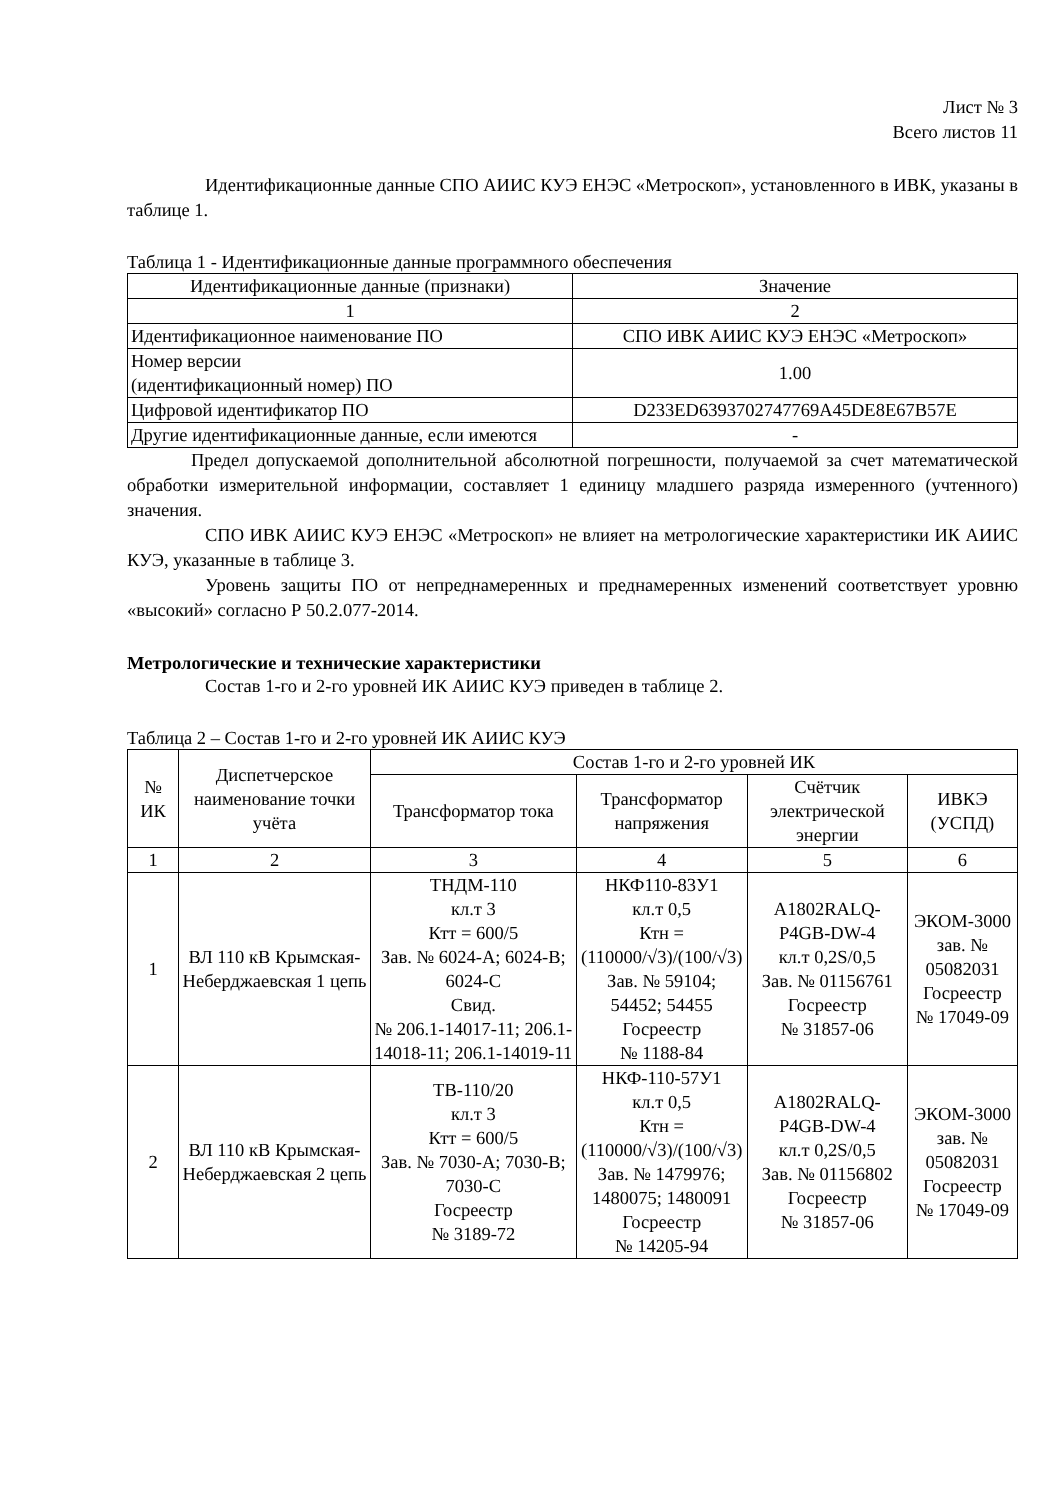Лист № 3
Всего листов 11
Идентификационные данные СПО АИИС КУЭ ЕНЭС «Метроскоп», установленного в ИВК, указаны в таблице 1.
Таблица 1 - Идентификационные данные программного обеспечения
| Идентификационные данные (признаки) | Значение |
| 1 | 2 |
| Идентификационное наименование ПО | СПО ИВК АИИС КУЭ ЕНЭС «Метроскоп» |
| Номер версии (идентификационный номер) ПО | 1.00 |
| Цифровой идентификатор ПО | D233ED6393702747769A45DE8E67B57E |
| Другие идентификационные данные, если имеются | - |
Предел допускаемой дополнительной абсолютной погрешности, получаемой за счет математической обработки измерительной информации, составляет 1 единицу младшего разряда измеренного (учтенного) значения.
СПО ИВК АИИС КУЭ ЕНЭС «Метроскоп» не влияет на метрологические характеристики ИК АИИС КУЭ, указанные в таблице 3.
Уровень защиты ПО от непреднамеренных и преднамеренных изменений соответствует уровню «высокий» согласно Р 50.2.077-2014.
Метрологические и технические характеристики
Состав 1-го и 2-го уровней ИК АИИС КУЭ приведен в таблице 2.
Таблица 2 – Состав 1-го и 2-го уровней ИК АИИС КУЭ
| № ИК | Диспетчерское наименование точки учёта | Состав 1-го и 2-го уровней ИК | | | |
| --- | --- | --- | --- | --- | --- |
| | | Трансформатор тока | Трансформатор напряжения | Счётчик электрической энергии | ИВКЭ (УСПД) |
| 1 | 2 | 3 | 4 | 5 | 6 |
| 1 | ВЛ 110 кВ Крымская-Неберджаевская 1 цепь | ТНДМ-110 кл.т 3 Ктт = 600/5 Зав. № 6024-А; 6024-В; 6024-С Свид. № 206.1-14017-11; 206.1-14018-11; 206.1-14019-11 | НКФ110-83У1 кл.т 0,5 Ктн = (110000/√3)/(100/√3) Зав. № 59104; 54452; 54455 Госреестр № 1188-84 | A1802RALQ-P4GB-DW-4 кл.т 0,2S/0,5 Зав. № 01156761 Госреестр № 31857-06 | ЭКОМ-3000 зав. № 05082031 Госреестр № 17049-09 |
| 2 | ВЛ 110 кВ Крымская-Неберджаевская 2 цепь | ТВ-110/20 кл.т 3 Ктт = 600/5 Зав. № 7030-А; 7030-В; 7030-С Госреестр № 3189-72 | НКФ-110-57У1 кл.т 0,5 Ктн = (110000/√3)/(100/√3) Зав. № 1479976; 1480075; 1480091 Госреестр № 14205-94 | A1802RALQ-P4GB-DW-4 кл.т 0,2S/0,5 Зав. № 01156802 Госреестр № 31857-06 | ЭКОМ-3000 зав. № 05082031 Госреестр № 17049-09 |